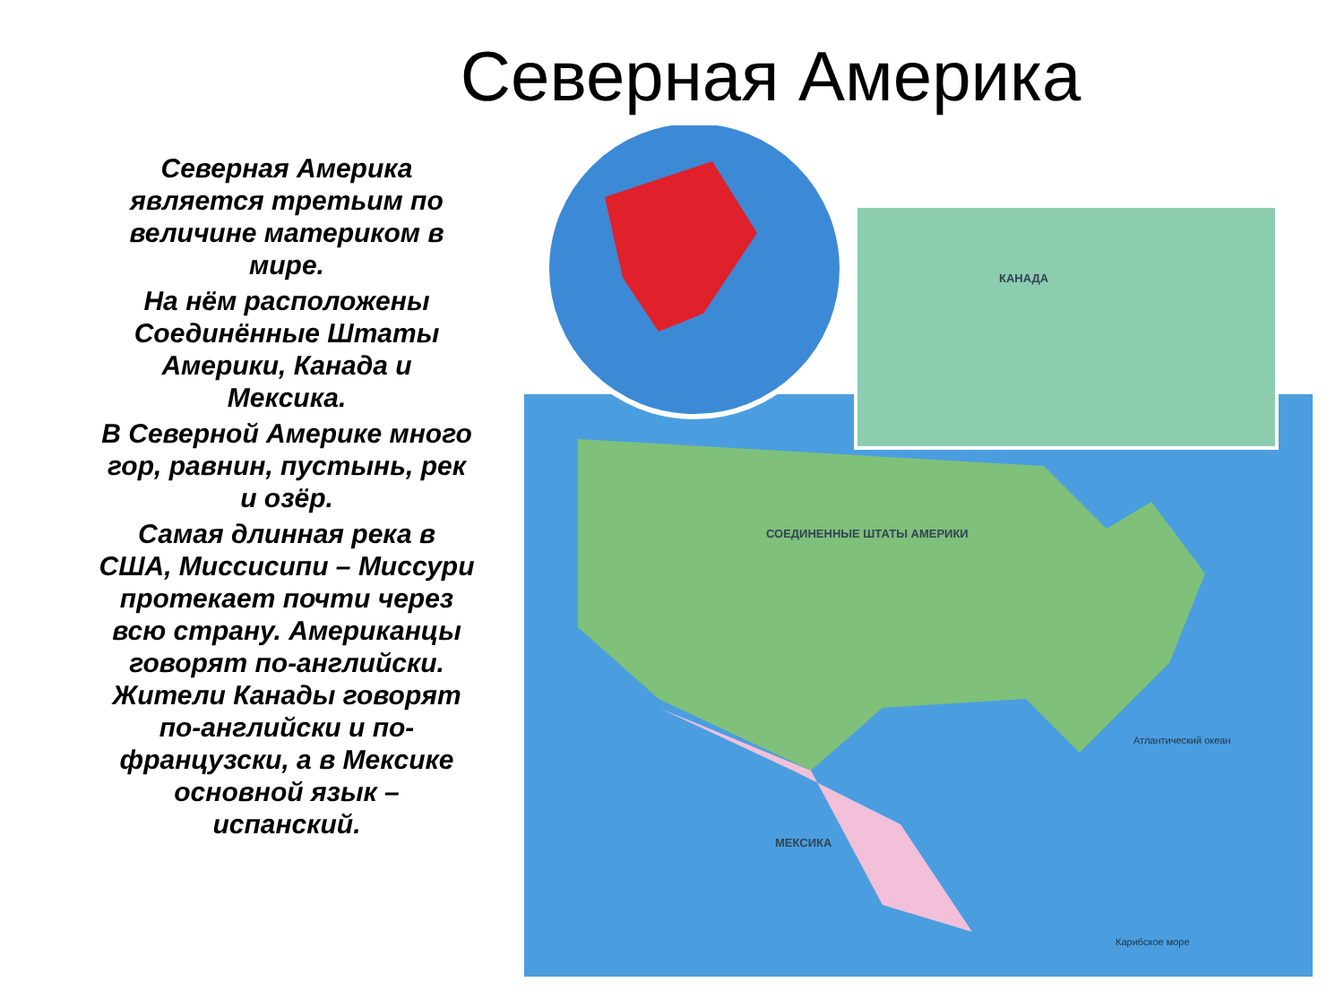Северная Америка
Северная Америка является третьим по величине материком в мире.
На нём расположены Соединённые Штаты Америки, Канада и Мексика.
В Северной Америке много гор, равнин, пустынь, рек и озёр.
Самая длинная река в США, Миссисипи – Миссури протекает почти через всю страну. Американцы говорят по-английски. Жители Канады говорят по-английски и по-французски, а в Мексике основной язык – испанский.
Атлантический океан
СОЕДИНЕННЫЕ ШТАТЫ АМЕРИКИ
КАНАДА
МЕКСИКА
Карибское море